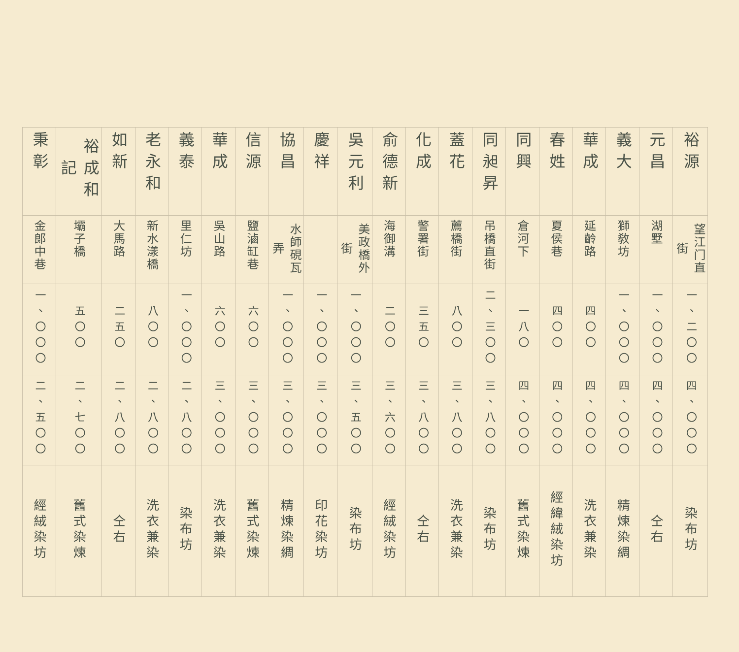| 裕源 | 元昌 | 義大 | 華成 | 春姓 | 同興 | 同昶昇 | 蓋花 | 化成 | 俞德新 | 吳元利 | 慶祥 | 協昌 | 信源 | 華成 | 義泰 | 老永和 | 如新 | 裕成和記 | 秉彰 |
| 望江门直街 | 湖墅 | 獅敎坊 | 延齡路 | 夏侯巷 | 倉河下 | 吊橋直街 | 薦橋街 | 警署街 | 海御溝 | 美政橋外街 | | 水師硯瓦弄 | 鹽滷缸巷 | 吳山路 | 里仁坊 | 新水漾橋 | 大馬路 | 壩子橋 | 金郎中巷 |
| 一、二〇〇 | 一、〇〇〇 | 一、〇〇〇 | 四〇〇 | 四〇〇 | 一八〇 | 二、三〇〇 | 八〇〇 | 三五〇 | 二〇〇 | 一、〇〇〇 | 一、〇〇〇 | 一、〇〇〇 | 六〇〇 | 六〇〇 | 一、〇〇〇 | 八〇〇 | 二五〇 | 五〇〇 | 一、〇〇〇 |
| 四、〇〇〇 | 四、〇〇〇 | 四、〇〇〇 | 四、〇〇〇 | 四、〇〇〇 | 四、〇〇〇 | 三、八〇〇 | 三、八〇〇 | 三、八〇〇 | 三、六〇〇 | 三、五〇〇 | 三、〇〇〇 | 三、〇〇〇 | 三、〇〇〇 | 三、〇〇〇 | 二、八〇〇 | 二、八〇〇 | 二、八〇〇 | 二、七〇〇 | 二、五〇〇 |
| 染布坊 | 仝右 | 精煉染綢 | 洗衣兼染 | 經緯絨染坊 | 舊式染煉 | 染布坊 | 洗衣兼染 | 仝右 | 經絨染坊 | 染布坊 | 印花染坊 | 精煉染綢 | 舊式染煉 | 洗衣兼染 | 染布坊 | 洗衣兼染 | 仝右 | 舊式染煉 | 經絨染坊 |